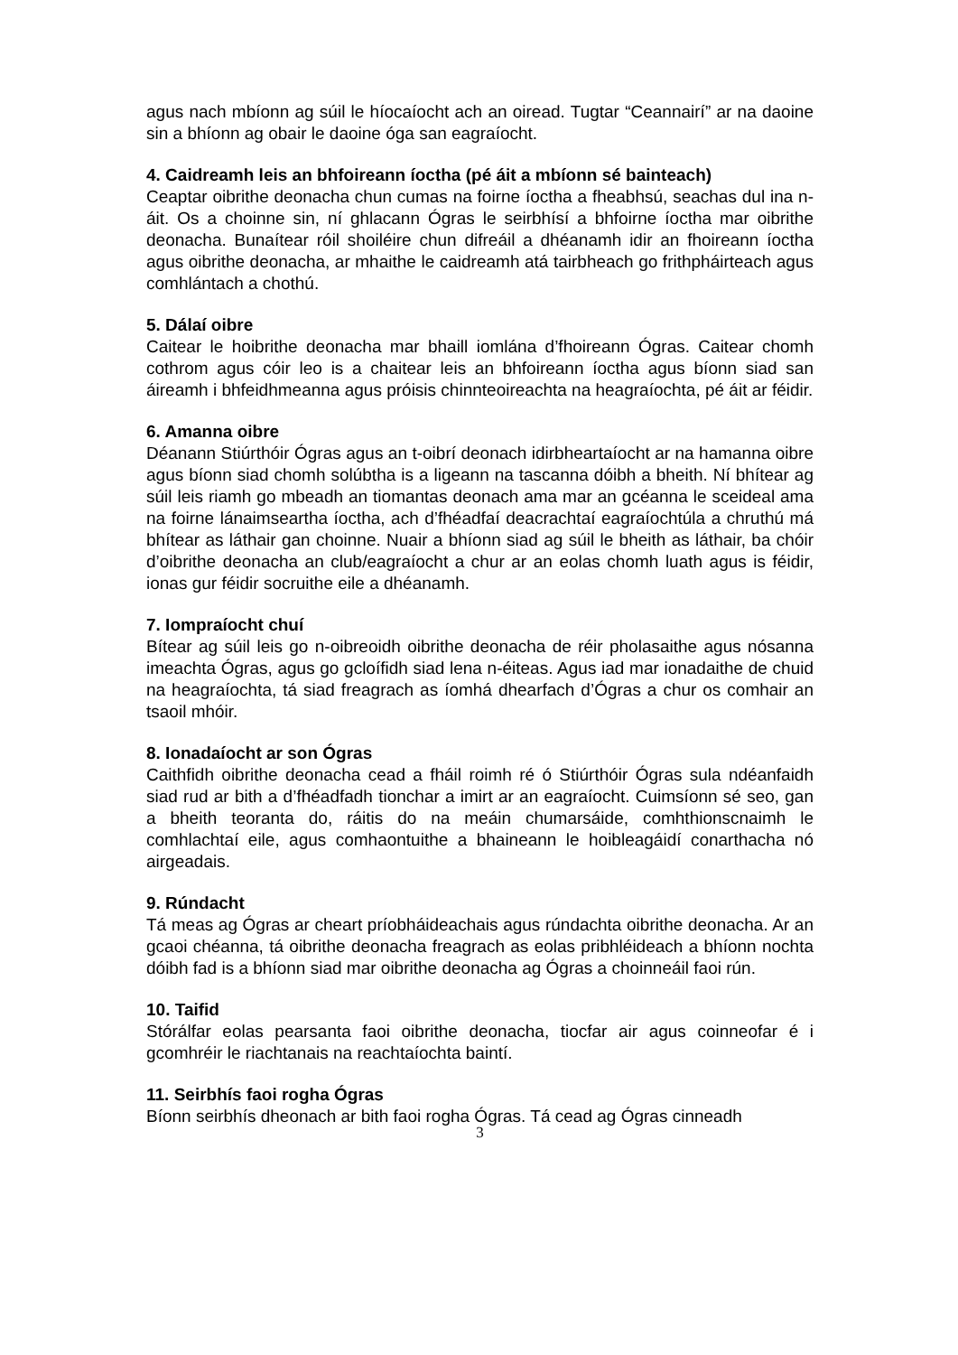agus nach mbíonn ag súil le híocaíocht ach an oiread. Tugtar “Ceannairí” ar na daoine sin a bhíonn ag obair le daoine óga san eagraíocht.
4. Caidreamh leis an bhfoireann íoctha (pé áit a mbíonn sé bainteach)
Ceaptar oibrithe deonacha chun cumas na foirne íoctha a fheabhsú, seachas dul ina n- áit. Os a choinne sin, ní ghlacann Ógras le seirbhísí a bhfoirne íoctha mar oibrithe deonacha. Bunaítear róil shoiléire chun difreáil a dhéanamh idir an fhoireann íoctha agus oibrithe deonacha, ar mhaithe le caidreamh atá tairbheach go frithpháirteach agus comhlántach a chothú.
5. Dálaí oibre
Caitear le hoibrithe deonacha mar bhaill iomlána d’fhoireann Ógras. Caitear chomh cothrom agus cóir leo is a chaitear leis an bhfoireann íoctha agus bíonn siad san áireamh i bhfeidhmeanna agus próisis chinnteoireachta na heagraíochta, pé áit ar féidir.
6. Amanna oibre
Déanann Stiúrthóir Ógras agus an t-oibrí deonach idirbheartaíocht ar na hamanna oibre agus bíonn siad chomh solúbtha is a ligeann na tascanna dóibh a bheith. Ní bhítear ag súil leis riamh go mbeadh an tiomantas deonach ama mar an gcéanna le sceideal ama na foirne lánaimseartha íoctha, ach d’fhéadfaí deacrachtaí eagraíochtúla a chruthú má bhítear as láthair gan choinne. Nuair a bhíonn siad ag súil le bheith as láthair, ba chóir d’oibrithe deonacha an club/eagraíocht a chur ar an eolas chomh luath agus is féidir, ionas gur féidir socruithe eile a dhéanamh.
7. Iompraíocht chuí
Bítear ag súil leis go n-oibreoidh oibrithe deonacha de réir pholasaithe agus nósanna imeachta Ógras, agus go gcloífidh siad lena n-éiteas. Agus iad mar ionadaithe de chuid na heagraíochta, tá siad freagrach as íomhá dhearfach d’Ógras a chur os comhair an tsaoil mhóir.
8. Ionadaíocht ar son Ógras
Caithfidh oibrithe deonacha cead a fháil roimh ré ó Stiúrthóir Ógras sula ndéanfaidh siad rud ar bith a d’fhéadfadh tionchar a imirt ar an eagraíocht. Cuimsíonn sé seo, gan a bheith teoranta do, ráitis do na meáin chumarsáide, comhthionscnaimh le comhlachtaí eile, agus comhaontuithe a bhaineann le hoibleagáidí conarthacha nó airgeadais.
9. Rúndacht
Tá meas ag Ógras ar cheart príobháideachais agus rúndachta oibrithe deonacha. Ar an gcaoi chéanna, tá oibrithe deonacha freagrach as eolas pribhléideach a bhíonn nochta dóibh fad is a bhíonn siad mar oibrithe deonacha ag Ógras a choinneáil faoi rún.
10. Taifid
Stórálfar eolas pearsanta faoi oibrithe deonacha, tiocfar air agus coinneofar é i gcomhréir le riachtanais na reachtaíochta baintí.
11. Seirbhís faoi rogha Ógras
Bíonn seirbhís dheonach ar bith faoi rogha Ógras. Tá cead ag Ógras cinneadh
3